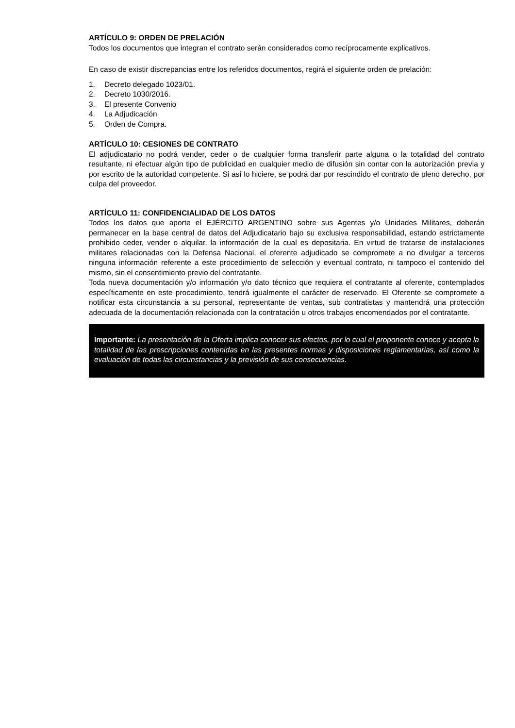ARTÍCULO 9: ORDEN DE PRELACIÓN
Todos los documentos que integran el contrato serán considerados como recíprocamente explicativos.
En caso de existir discrepancias entre los referidos documentos, regirá el siguiente orden de prelación:
1. Decreto delegado 1023/01.
2. Decreto 1030/2016.
3. El presente Convenio
4. La Adjudicación
5. Orden de Compra.
ARTÍCULO 10: CESIONES DE CONTRATO
El adjudicatario no podrá vender, ceder o de cualquier forma transferir parte alguna o la totalidad del contrato resultante, ni efectuar algún tipo de publicidad en cualquier medio de difusión sin contar con la autorización previa y por escrito de la autoridad competente. Si así lo hiciere, se podrá dar por rescindido el contrato de pleno derecho, por culpa del proveedor.
ARTÍCULO 11: CONFIDENCIALIDAD DE LOS DATOS
Todos los datos que aporte el EJÉRCITO ARGENTINO sobre sus Agentes y/o Unidades Militares, deberán permanecer en la base central de datos del Adjudicatario bajo su exclusiva responsabilidad, estando estrictamente prohibido ceder, vender o alquilar, la información de la cual es depositaria. En virtud de tratarse de instalaciones militares relacionadas con la Defensa Nacional, el oferente adjudicado se compromete a no divulgar a terceros ninguna información referente a este procedimiento de selección y eventual contrato, ni tampoco el contenido del mismo, sin el consentimiento previo del contratante.
Toda nueva documentación y/o información y/o dato técnico que requiera el contratante al oferente, contemplados específicamente en este procedimiento, tendrá igualmente el carácter de reservado. El Oferente se compromete a notificar esta circunstancia a su personal, representante de ventas, sub contratistas y mantendrá una protección adecuada de la documentación relacionada con la contratación u otros trabajos encomendados por el contratante.
Importante: La presentación de la Oferta implica conocer sus efectos, por lo cual el proponente conoce y acepta la totalidad de las prescripciones contenidas en las presentes normas y disposiciones reglamentarias, así como la evaluación de todas las circunstancias y la previsión de sus consecuencias.